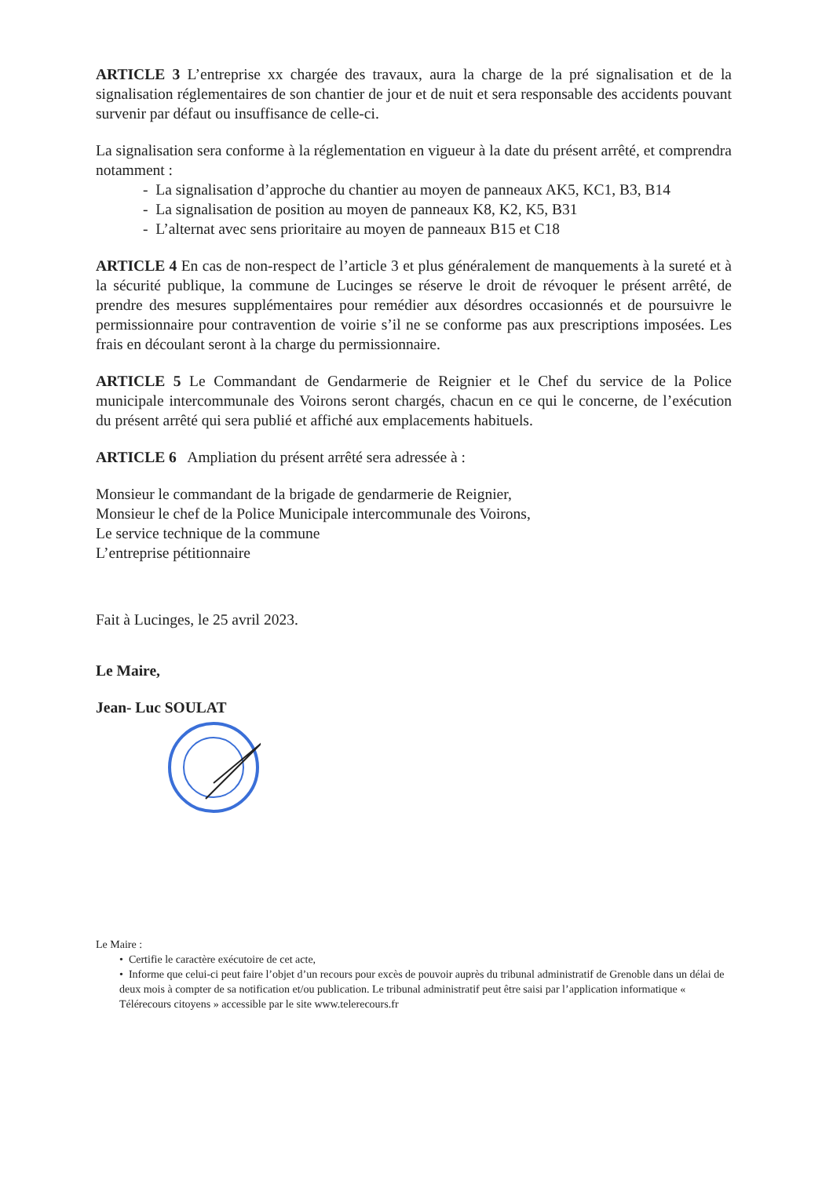ARTICLE 3 L’entreprise xx chargée des travaux, aura la charge de la pré signalisation et de la signalisation réglementaires de son chantier de jour et de nuit et sera responsable des accidents pouvant survenir par défaut ou insuffisance de celle-ci.
La signalisation sera conforme à la réglementation en vigueur à la date du présent arrêté, et comprendra notamment :
- La signalisation d’approche du chantier au moyen de panneaux AK5, KC1, B3, B14
- La signalisation de position au moyen de panneaux K8, K2, K5, B31
- L’alternat avec sens prioritaire au moyen de panneaux B15 et C18
ARTICLE 4 En cas de non-respect de l’article 3 et plus généralement de manquements à la sureté et à la sécurité publique, la commune de Lucinges se réserve le droit de révoquer le présent arrêté, de prendre des mesures supplémentaires pour remédier aux désordres occasionnés et de poursuivre le permissionnaire pour contravention de voirie s’il ne se conforme pas aux prescriptions imposées. Les frais en découlant seront à la charge du permissionnaire.
ARTICLE 5 Le Commandant de Gendarmerie de Reignier et le Chef du service de la Police municipale intercommunale des Voirons seront chargés, chacun en ce qui le concerne, de l’exécution du présent arrêté qui sera publié et affiché aux emplacements habituels.
ARTICLE 6 Ampliation du présent arrêté sera adressée à :
Monsieur le commandant de la brigade de gendarmerie de Reignier,
Monsieur le chef de la Police Municipale intercommunale des Voirons,
Le service technique de la commune
L’entreprise pétitionnaire
Fait à Lucinges, le 25 avril 2023.
Le Maire,
Jean- Luc SOULAT
Le Maire :
• Certifie le caractère exécutoire de cet acte,
• Informe que celui-ci peut faire l’objet d’un recours pour excès de pouvoir auprès du tribunal administratif de Grenoble dans un délai de deux mois à compter de sa notification et/ou publication. Le tribunal administratif peut être saisi par l’application informatique « Télérecours citoyens » accessible par le site www.telerecours.fr